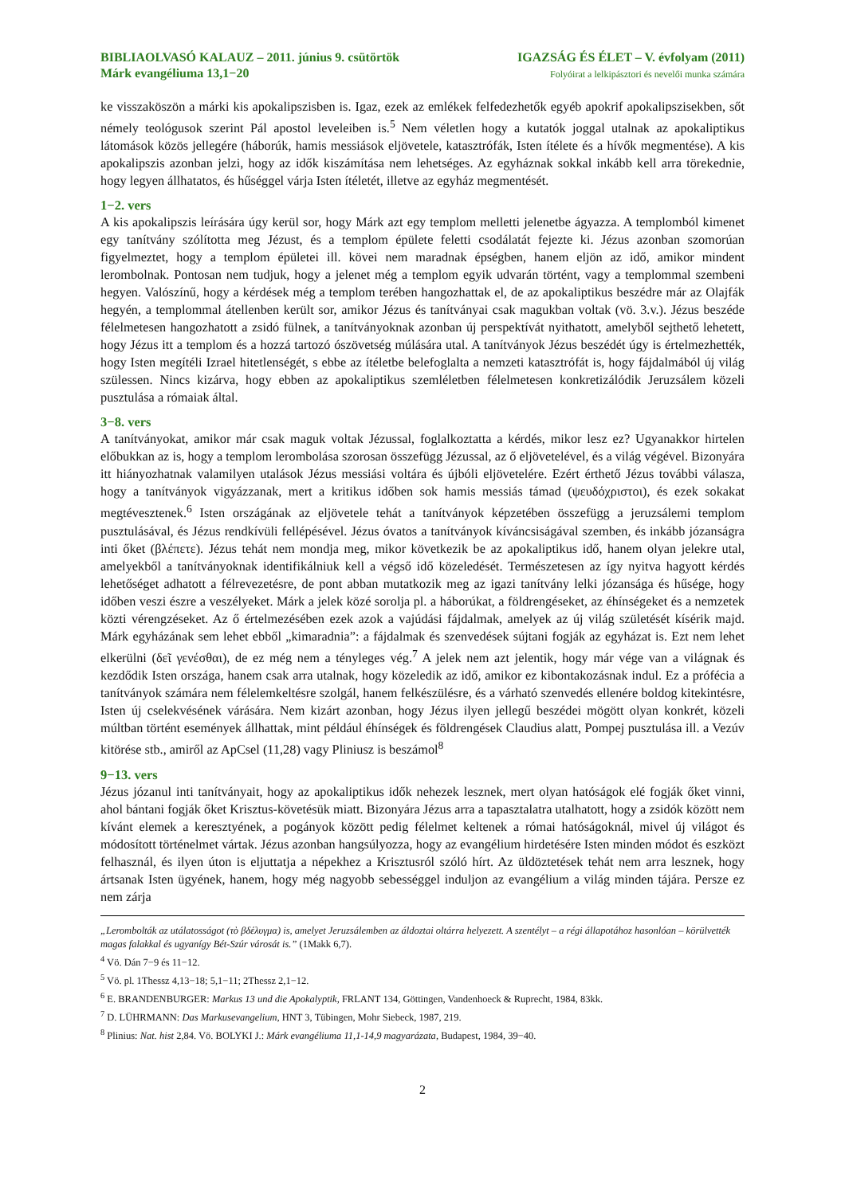BIBLIAOLVASÓ KALAUZ – 2011. június 9. csütörtök
Márk evangéliuma 13,1−20
IGAZSÁG ÉS ÉLET – V. évfolyam (2011)
Folyóirat a lelkipásztori és nevelői munka számára
ke visszaköszön a márki kis apokalipszisben is. Igaz, ezek az emlékek felfedezhetők egyéb apokrif apokalipszisekben, sőt némely teológusok szerint Pál apostol leveleiben is.<sup>5</sup> Nem véletlen hogy a kutatók joggal utalnak az apokaliptikus látomások közös jellegére (háborúk, hamis messiások eljövetele, katasztrófák, Isten ítélete és a hívők megmentése). A kis apokalipszis azonban jelzi, hogy az idők kiszámítása nem lehetséges. Az egyháznak sokkal inkább kell arra törekednie, hogy legyen állhatatos, és hűséggel várja Isten ítéletét, illetve az egyház megmentését.
1−2. vers
A kis apokalipszis leírására úgy kerül sor, hogy Márk azt egy templom melletti jelenetbe ágyazza. A templomból kimenet egy tanítvány szólította meg Jézust, és a templom épülete feletti csodálatát fejezte ki. Jézus azonban szomorúan figyelmeztet, hogy a templom épületei ill. kövei nem maradnak épségben, hanem eljön az idő, amikor mindent lerombolnak. Pontosan nem tudjuk, hogy a jelenet még a templom egyik udvarán történt, vagy a templommal szembeni hegyen. Valószínű, hogy a kérdések még a templom terében hangozhattak el, de az apokaliptikus beszédre már az Olajfák hegyén, a templommal átellenben került sor, amikor Jézus és tanítványai csak magukban voltak (vö. 3.v.). Jézus beszéde félelmetesen hangozhatott a zsidó fülnek, a tanítványoknak azonban új perspektívát nyithatott, amelyből sejthető lehetett, hogy Jézus itt a templom és a hozzá tartozó ószövetség múlására utal. A tanítványok Jézus beszédét úgy is értelmezhették, hogy Isten megítéli Izrael hitetlenségét, s ebbe az ítéletbe belefoglalta a nemzeti katasztrófát is, hogy fájdalmából új világ szülessen. Nincs kizárva, hogy ebben az apokaliptikus szemléletben félelmetesen konkretizálódik Jeruzsálem közeli pusztulása a rómaiak által.
3−8. vers
A tanítványokat, amikor már csak maguk voltak Jézussal, foglalkoztatta a kérdés, mikor lesz ez? Ugyanakkor hirtelen előbukkan az is, hogy a templom lerombolása szorosan összefügg Jézussal, az ő eljövetelével, és a világ végével. Bizonyára itt hiányozhatnak valamilyen utalások Jézus messiási voltára és újbóli eljövetelére. Ezért érthető Jézus további válasza, hogy a tanítványok vigyázzanak, mert a kritikus időben sok hamis messiás támad (ψευδόχριστοι), és ezek sokakat megtévesztenek.<sup>6</sup> Isten országának az eljövetele tehát a tanítványok képzetében összefügg a jeruzsálemi templom pusztulásával, és Jézus rendkívüli fellépésével. Jézus óvatos a tanítványok kíváncsiságával szemben, és inkább józanságra inti őket (βλέπετε). Jézus tehát nem mondja meg, mikor következik be az apokaliptikus idő, hanem olyan jelekre utal, amelyekből a tanítványoknak identifikálniuk kell a végső idő közeledését. Természetesen az így nyitva hagyott kérdés lehetőséget adhatott a félrevezetésre, de pont abban mutatkozik meg az igazi tanítvány lelki józansága és hűsége, hogy időben veszi észre a veszélyeket. Márk a jelek közé sorolja pl. a háborúkat, a földrengéseket, az éhínségeket és a nemzetek közti vérengzéseket. Az ő értelmezésében ezek azok a vajúdási fájdalmak, amelyek az új világ születését kísérik majd. Márk egyházának sem lehet ebből „kimaradnia”: a fájdalmak és szenvedések sújtani fogják az egyházat is. Ezt nem lehet elkerülni (δεῖ γενέσθαι), de ez még nem a tényleges vég.<sup>7</sup> A jelek nem azt jelentik, hogy már vége van a világnak és kezdődik Isten országa, hanem csak arra utalnak, hogy közeledik az idő, amikor ez kibontakozásnak indul. Ez a prófécia a tanítványok számára nem félelemkeltésre szolgál, hanem felkészülésre, és a várható szenvedés ellenére boldog kitekintésre, Isten új cselekvésének várására. Nem kizárt azonban, hogy Jézus ilyen jellegű beszédei mögött olyan konkrét, közeli múltban történt események állhattak, mint például éhínségek és földrengések Claudius alatt, Pompej pusztulása ill. a Vezúv kitörése stb., amiről az ApCsel (11,28) vagy Pliniusz is beszámol<sup>8</sup>
9−13. vers
Jézus józanul inti tanítványait, hogy az apokaliptikus idők nehezek lesznek, mert olyan hatóságok elé fogják őket vinni, ahol bántani fogják őket Krisztus-követésük miatt. Bizonyára Jézus arra a tapasztalatra utalhatott, hogy a zsidók között nem kívánt elemek a keresztyének, a pogányok között pedig félelmet keltenek a római hatóságoknál, mivel új világot és módosított történelmet vártak. Jézus azonban hangsúlyozza, hogy az evangélium hirdetésére Isten minden módot és eszközt felhasznál, és ilyen úton is eljuttatja a népekhez a Krisztusról szóló hírt. Az üldöztetések tehát nem arra lesznek, hogy ártsanak Isten ügyének, hanem, hogy még nagyobb sebességgel induljon az evangélium a világ minden tájára. Persze ez nem zárja
„Lerombolták az utálatosságot (τὸ βδέλυγμα) is, amelyet Jeruzsálemben az áldoztai oltárra helyezett. A szentélyt – a régi állapotához hasonlóan – körülvették magas falakkal és ugyanígy Bét-Szúr városát is.” (1Makk 6,7).
<sup>4</sup> Vö. Dán 7−9 és 11−12.
<sup>5</sup> Vö. pl. 1Thessz 4,13−18; 5,1−11; 2Thessz 2,1−12.
<sup>6</sup> E. BRANDENBURGER: Markus 13 und die Apokalyptik, FRLANT 134, Göttingen, Vandenhoeck & Ruprecht, 1984, 83kk.
<sup>7</sup> D. LÜHRMANN: Das Markusevangelium, HNT 3, Tübingen, Mohr Siebeck, 1987, 219.
<sup>8</sup> Plinius: Nat. hist 2,84. Vö. BOLYKI J.: Márk evangéliuma 11,1-14,9 magyarázata, Budapest, 1984, 39−40.
2